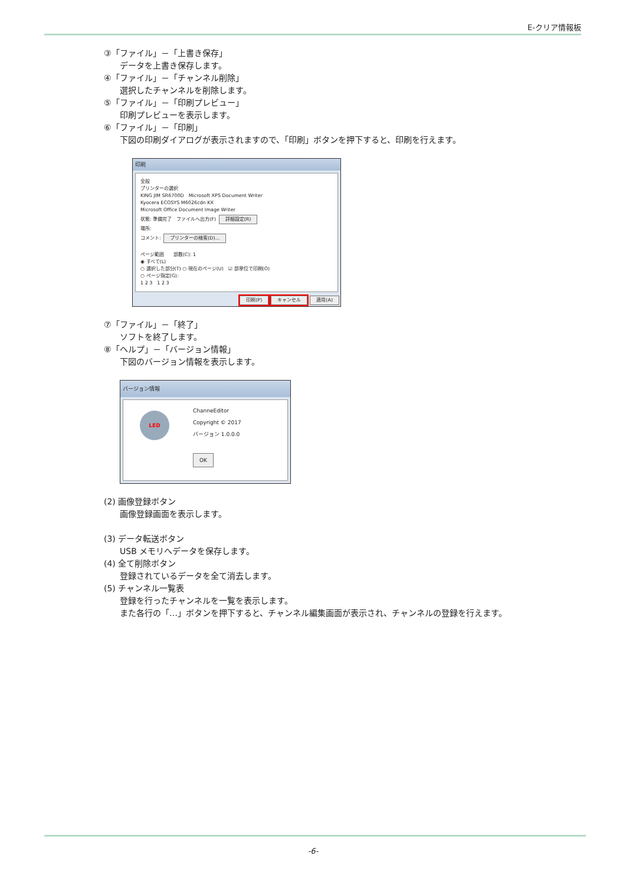E-クリア情報板
③「ファイル」－「上書き保存」
データを上書き保存します。
④「ファイル」－「チャンネル削除」
選択したチャンネルを削除します。
⑤「ファイル」－「印刷プレビュー」
印刷プレビューを表示します。
⑥「ファイル」－「印刷」
下図の印刷ダイアログが表示されますので、「印刷」ボタンを押下すると、印刷を行えます。
印刷
全般
プリンターの選択
KING JIM SR6700D　Microsoft XPS Document Writer
Kyocera ECOSYS M6026cdn KX
Microsoft Office Document Image Writer
状態: 準備完了　ファイルへ出力(F) 詳細設定(R)
場所:
コメント: プリンターの検索(D)...
ページ範囲　　部数(C): 1
◉ すべて(L)
○ 選択した部分(T) ○ 現在のページ(U)　☑ 部単位で印刷(O)
○ ページ指定(G):
1 2 3　1 2 3
印刷(P) キャンセル 適用(A)
⑦「ファイル」－「終了」
ソフトを終了します。
⑧「ヘルプ」－「バージョン情報」
下図のバージョン情報を表示します。
バージョン情報
LED
ChanneEditor
Copyright © 2017
バージョン 1.0.0.0
OK
(2) 画像登録ボタン
画像登録画面を表示します。
(3) データ転送ボタン
USB メモリへデータを保存します。
(4) 全て削除ボタン
登録されているデータを全て消去します。
(5) チャンネル一覧表
登録を行ったチャンネルを一覧を表示します。
また各行の「…」ボタンを押下すると、チャンネル編集画面が表示され、チャンネルの登録を行えます。
-6-